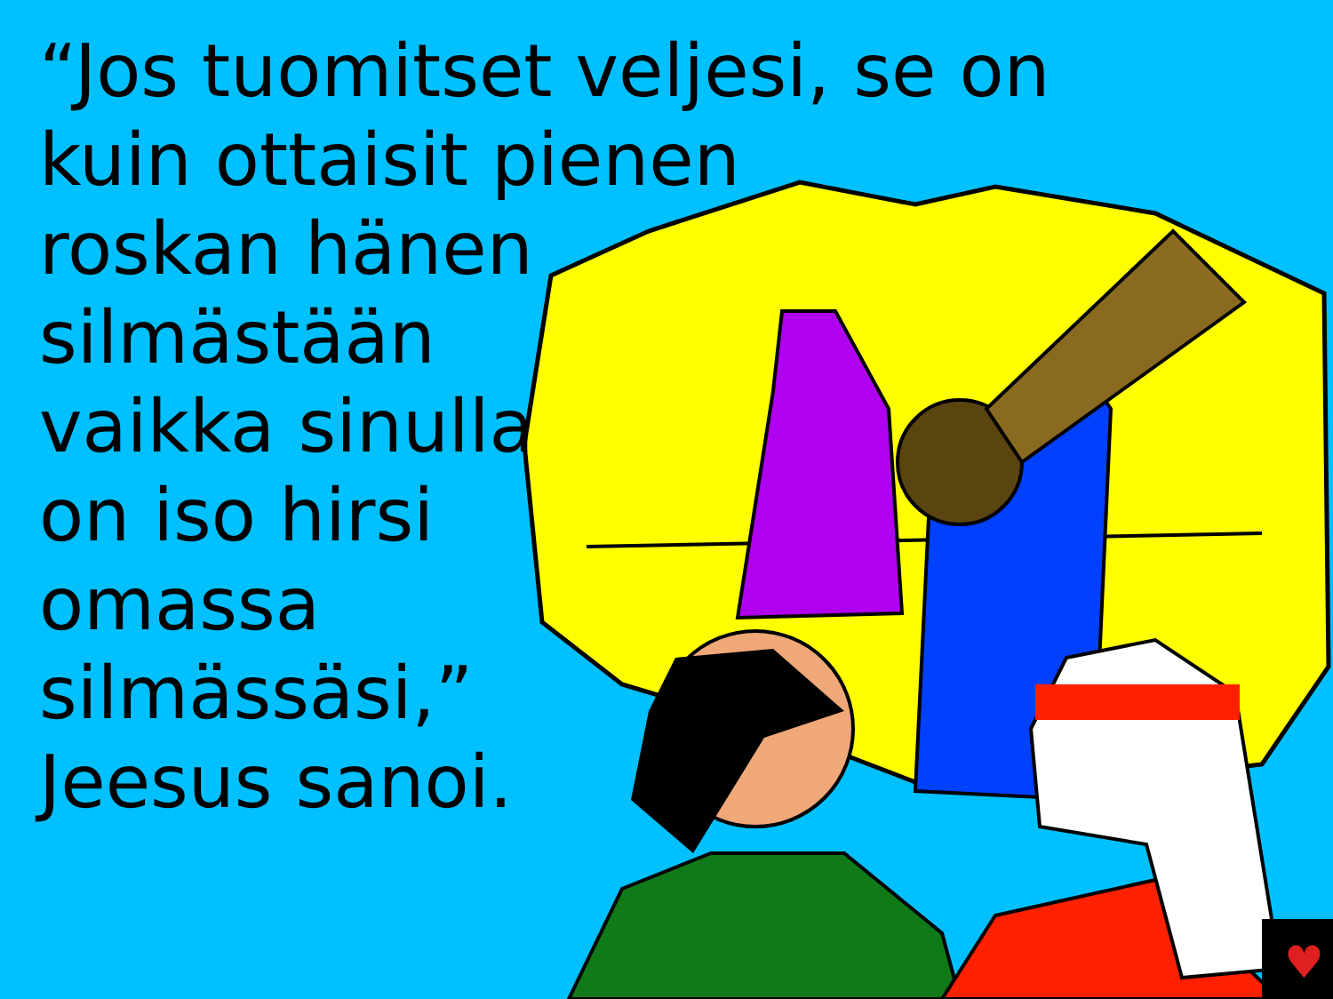♥
“Jos tuomitset veljesi, se on
kuin ottaisit pienen
roskan hänen
silmästään
vaikka sinulla
on iso hirsi
omassa
silmässäsi,”
Jeesus sanoi.